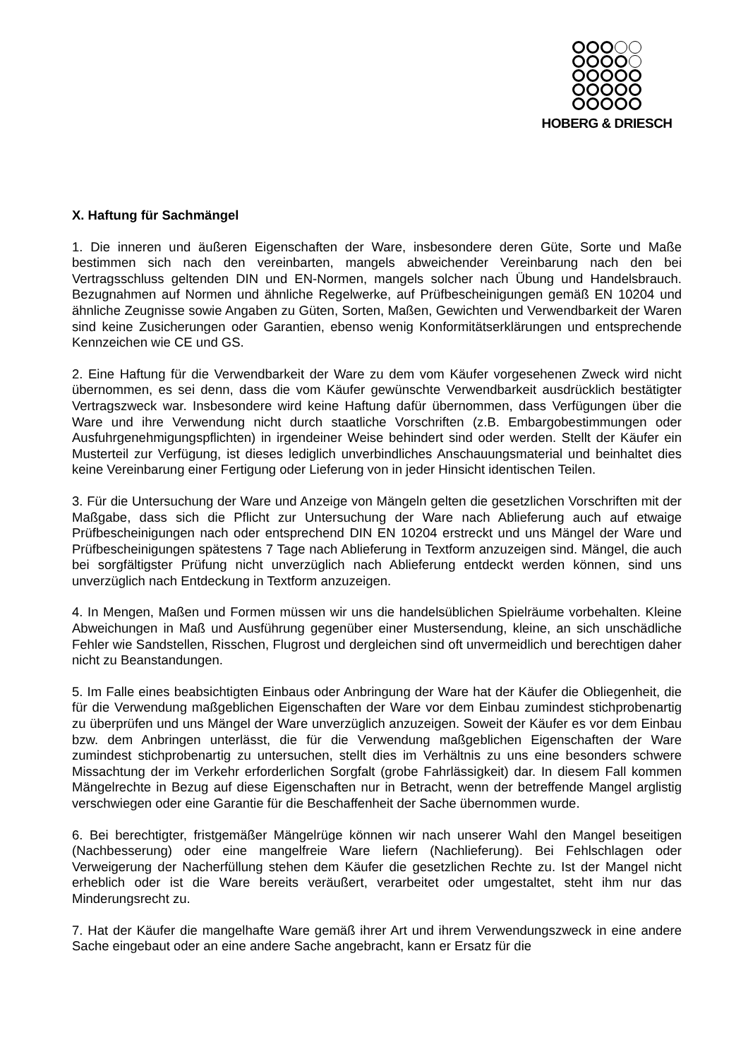HOBERG & DRIESCH
X. Haftung für Sachmängel
1. Die inneren und äußeren Eigenschaften der Ware, insbesondere deren Güte, Sorte und Maße bestimmen sich nach den vereinbarten, mangels abweichender Vereinbarung nach den bei Vertragsschluss geltenden DIN und EN-Normen, mangels solcher nach Übung und Handelsbrauch. Bezugnahmen auf Normen und ähnliche Regelwerke, auf Prüfbescheinigungen gemäß EN 10204 und ähnliche Zeugnisse sowie Angaben zu Güten, Sorten, Maßen, Gewichten und Verwendbarkeit der Waren sind keine Zusicherungen oder Garantien, ebenso wenig Konformitätserklärungen und entsprechende Kennzeichen wie CE und GS.
2. Eine Haftung für die Verwendbarkeit der Ware zu dem vom Käufer vorgesehenen Zweck wird nicht übernommen, es sei denn, dass die vom Käufer gewünschte Verwendbarkeit ausdrücklich bestätigter Vertragszweck war. Insbesondere wird keine Haftung dafür übernommen, dass Verfügungen über die Ware und ihre Verwendung nicht durch staatliche Vorschriften (z.B. Embargobestimmungen oder Ausfuhrgenehmigungspflichten) in irgendeiner Weise behindert sind oder werden. Stellt der Käufer ein Musterteil zur Verfügung, ist dieses lediglich unverbindliches Anschauungsmaterial und beinhaltet dies keine Vereinbarung einer Fertigung oder Lieferung von in jeder Hinsicht identischen Teilen.
3. Für die Untersuchung der Ware und Anzeige von Mängeln gelten die gesetzlichen Vorschriften mit der Maßgabe, dass sich die Pflicht zur Untersuchung der Ware nach Ablieferung auch auf etwaige Prüfbescheinigungen nach oder entsprechend DIN EN 10204 erstreckt und uns Mängel der Ware und Prüfbescheinigungen spätestens 7 Tage nach Ablieferung in Textform anzuzeigen sind. Mängel, die auch bei sorgfältigster Prüfung nicht unverzüglich nach Ablieferung entdeckt werden können, sind uns unverzüglich nach Entdeckung in Textform anzuzeigen.
4. In Mengen, Maßen und Formen müssen wir uns die handelsüblichen Spielräume vorbehalten. Kleine Abweichungen in Maß und Ausführung gegenüber einer Mustersendung, kleine, an sich unschädliche Fehler wie Sandstellen, Risschen, Flugrost und dergleichen sind oft unvermeidlich und berechtigen daher nicht zu Beanstandungen.
5. Im Falle eines beabsichtigten Einbaus oder Anbringung der Ware hat der Käufer die Obliegenheit, die für die Verwendung maßgeblichen Eigenschaften der Ware vor dem Einbau zumindest stichprobenartig zu überprüfen und uns Mängel der Ware unverzüglich anzuzeigen. Soweit der Käufer es vor dem Einbau bzw. dem Anbringen unterlässt, die für die Verwendung maßgeblichen Eigenschaften der Ware zumindest stichprobenartig zu untersuchen, stellt dies im Verhältnis zu uns eine besonders schwere Missachtung der im Verkehr erforderlichen Sorgfalt (grobe Fahrlässigkeit) dar. In diesem Fall kommen Mängelrechte in Bezug auf diese Eigenschaften nur in Betracht, wenn der betreffende Mangel arglistig verschwiegen oder eine Garantie für die Beschaffenheit der Sache übernommen wurde.
6. Bei berechtigter, fristgemäßer Mängelrüge können wir nach unserer Wahl den Mangel beseitigen (Nachbesserung) oder eine mangelfreie Ware liefern (Nachlieferung). Bei Fehlschlagen oder Verweigerung der Nacherfüllung stehen dem Käufer die gesetzlichen Rechte zu. Ist der Mangel nicht erheblich oder ist die Ware bereits veräußert, verarbeitet oder umgestaltet, steht ihm nur das Minderungsrecht zu.
7. Hat der Käufer die mangelhafte Ware gemäß ihrer Art und ihrem Verwendungszweck in eine andere Sache eingebaut oder an eine andere Sache angebracht, kann er Ersatz für die